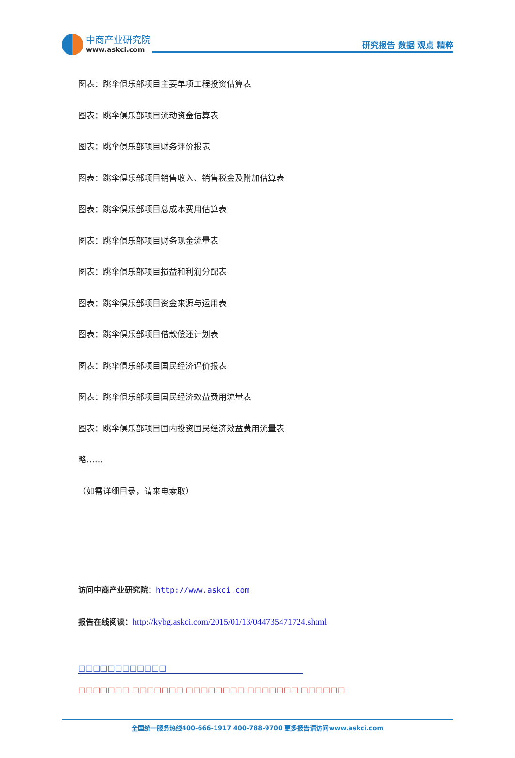中商产业研究院
www.askci.com
研究报告 数据 观点 精粹
图表：跳伞俱乐部项目主要单项工程投资估算表
图表：跳伞俱乐部项目流动资金估算表
图表：跳伞俱乐部项目财务评价报表
图表：跳伞俱乐部项目销售收入、销售税金及附加估算表
图表：跳伞俱乐部项目总成本费用估算表
图表：跳伞俱乐部项目财务现金流量表
图表：跳伞俱乐部项目损益和利润分配表
图表：跳伞俱乐部项目资金来源与运用表
图表：跳伞俱乐部项目借款偿还计划表
图表：跳伞俱乐部项目国民经济评价报表
图表：跳伞俱乐部项目国民经济效益费用流量表
图表：跳伞俱乐部项目国内投资国民经济效益费用流量表
略……
（如需详细目录，请来电索取）
访问中商产业研究院：http://www.askci.com
报告在线阅读：http://kybg.askci.com/2015/01/13/044735471724.shtml
□□□□□□□□□□□□
□□□□□□□ □□□□□□□ □□□□□□□□ □□□□□□□ □□□□□□
全国统一服务热线400-666-1917 400-788-9700 更多报告请访问www.askci.com